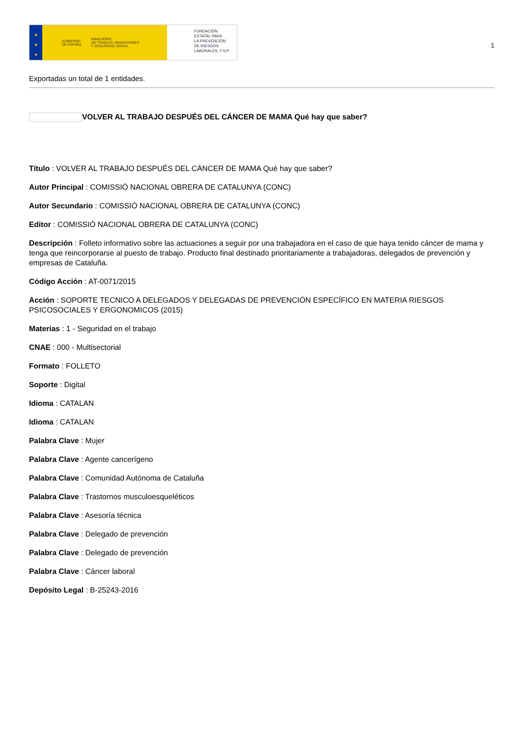★
★
★
GOBIERNO
DE ESPAÑA MINISTERIO
DE TRABAJO, MIGRACIONES
Y SEGURIDAD SOCIAL
FUNDACIÓN
ESTATAL PARA
LA PREVENCIÓN
DE RIESGOS
LABORALES, F.S.P.
1
Exportadas un total de 1 entidades.
VOLVER AL TRABAJO DESPUÉS DEL CÁNCER DE MAMA Qué hay que saber?
Título : VOLVER AL TRABAJO DESPUÉS DEL CÁNCER DE MAMA Qué hay que saber?
Autor Principal : COMISSIÓ NACIONAL OBRERA DE CATALUNYA (CONC)
Autor Secundario : COMISSIÓ NACIONAL OBRERA DE CATALUNYA (CONC)
Editor : COMISSIÓ NACIONAL OBRERA DE CATALUNYA (CONC)
Descripción : Folleto informativo sobre las actuaciones a seguir por una trabajadora en el caso de que haya tenido cáncer de mama y tenga que reincorporarse al puesto de trabajo. Producto final destinado prioritariamente a trabajadoras, delegados de prevención y empresas de Cataluña.
Código Acción : AT-0071/2015
Acción : SOPORTE TECNICO A DELEGADOS Y DELEGADAS DE PREVENCIÓN ESPECÍFICO EN MATERIA RIESGOS PSICOSOCIALES Y ERGONOMICOS (2015)
Materias : 1 - Seguridad en el trabajo
CNAE : 000 - Multisectorial
Formato : FOLLETO
Soporte : Digital
Idioma : CATALAN
Idioma : CATALAN
Palabra Clave : Mujer
Palabra Clave : Agente cancerígeno
Palabra Clave : Comunidad Autónoma de Cataluña
Palabra Clave : Trastornos musculoesqueléticos
Palabra Clave : Asesoría técnica
Palabra Clave : Delegado de prevención
Palabra Clave : Delegado de prevención
Palabra Clave : Cáncer laboral
Depósito Legal : B-25243-2016